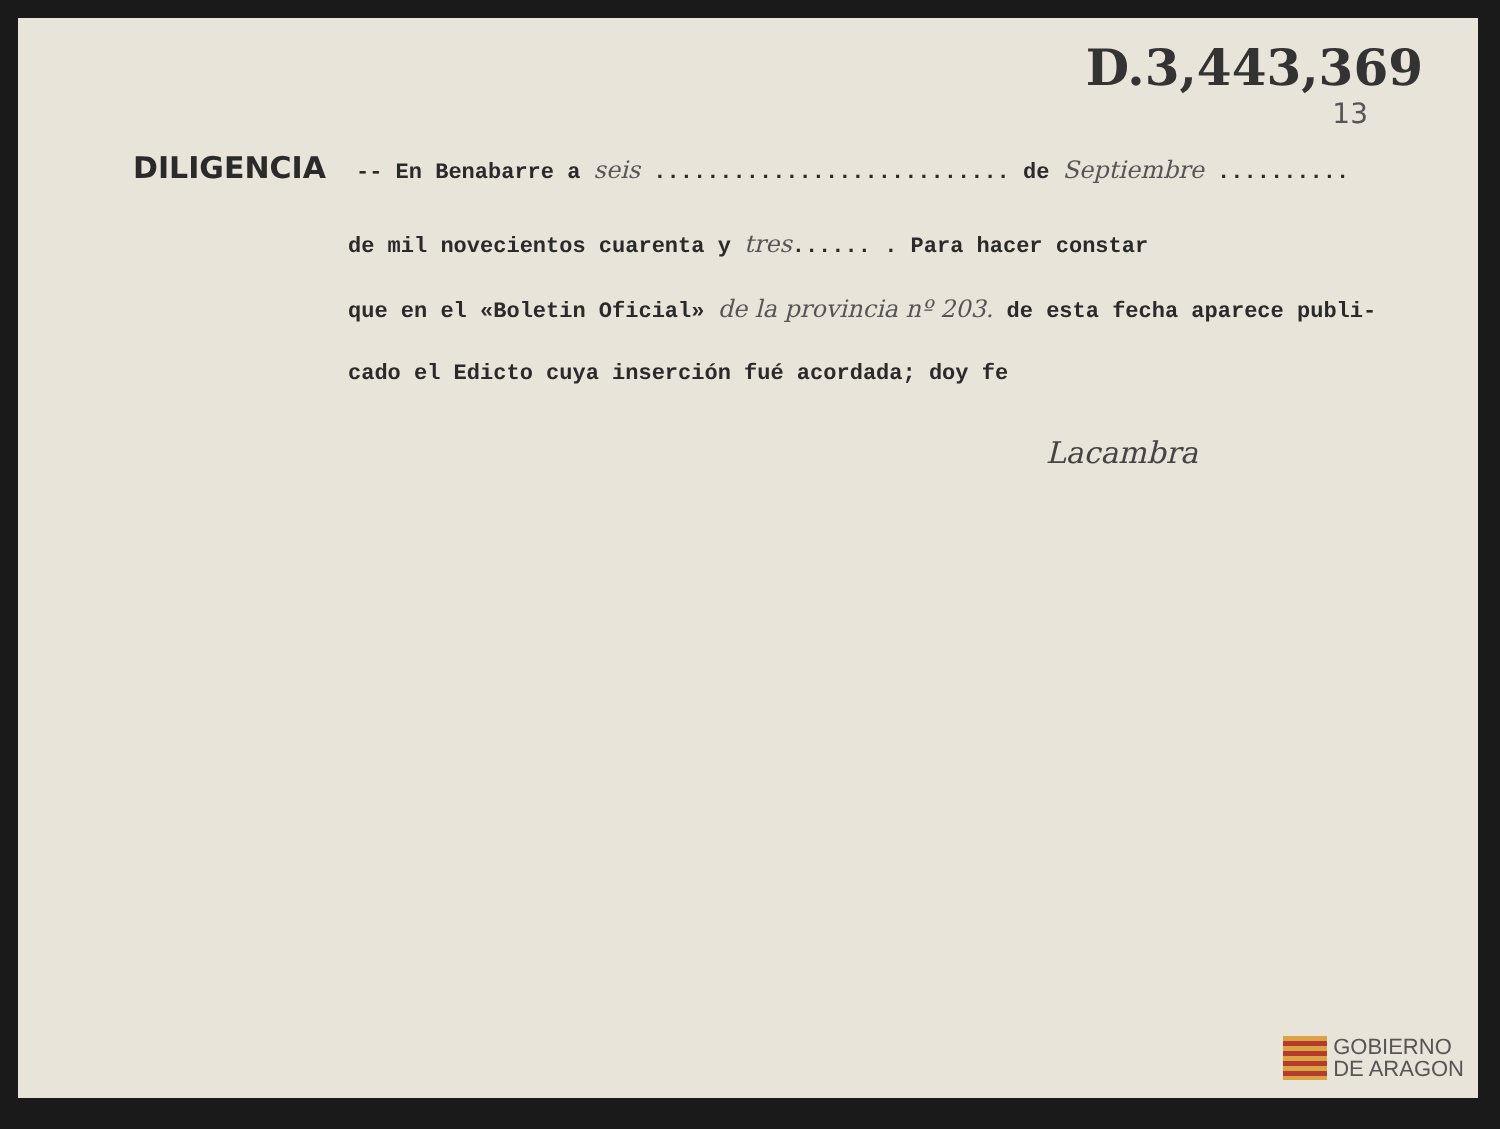D.3,443,369
13
DILIGENCIA -- En Benabarre a seis ........................... de Septiembre ..........
de mil novecientos cuarenta y tres...... . Para hacer constar
que en el «Boletin Oficial» de la provincia nº 203. de esta fecha aparece publi-
cado el Edicto cuya inserción fué acordada; doy fe
Lacambra
GOBIERNO
DE ARAGON